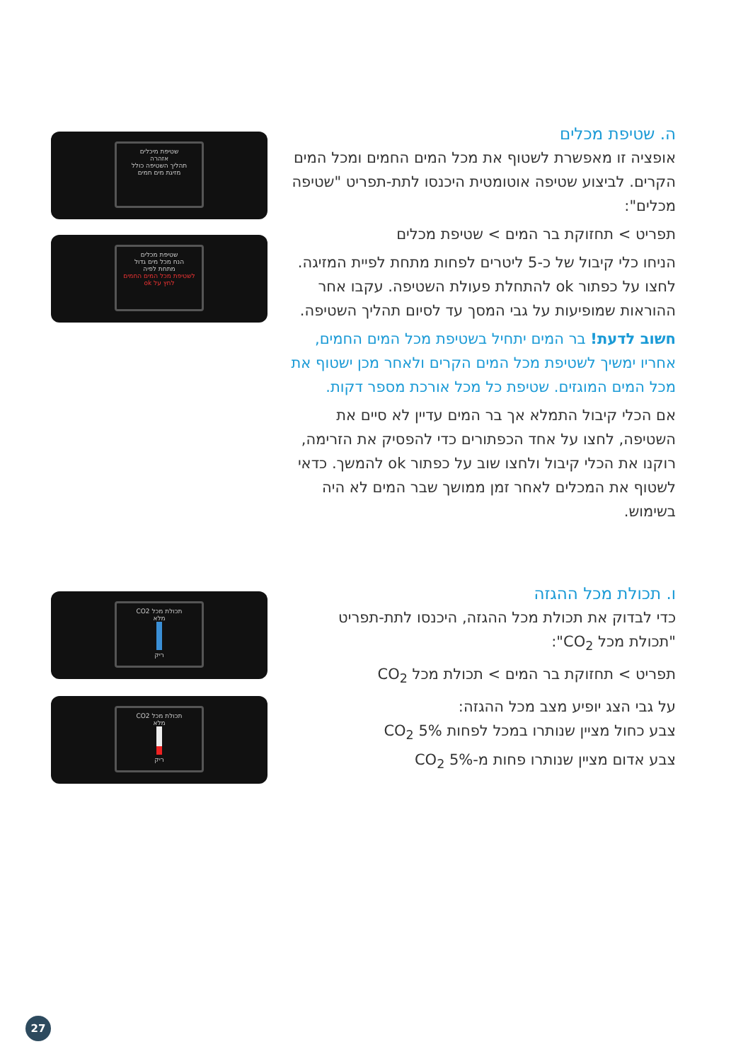ה. שטיפת מכלים
אופציה זו מאפשרת לשטוף את מכל המים החמים ומכל המים הקרים. לביצוע שטיפה אוטומטית היכנסו לתת-תפריט "שטיפה מכלים":
תפריט > תחזוקת בר המים > שטיפת מכלים
הניחו כלי קיבול של כ-5 ליטרים לפחות מתחת לפיית המזיגה. לחצו על כפתור ok להתחלת פעולת השטיפה. עקבו אחר ההוראות שמופיעות על גבי המסך עד לסיום תהליך השטיפה.
חשוב לדעת! בר המים יתחיל בשטיפת מכל המים החמים, אחריו ימשיך לשטיפת מכל המים הקרים ולאחר מכן ישטוף את מכל המים המוגזים. שטיפת כל מכל אורכת מספר דקות.
אם הכלי קיבול התמלא אך בר המים עדיין לא סיים את השטיפה, לחצו על אחד הכפתורים כדי להפסיק את הזרימה, רוקנו את הכלי קיבול ולחצו שוב על כפתור ok להמשך. כדאי לשטוף את המכלים לאחר זמן ממושך שבר המים לא היה בשימוש.
ו. תכולת מכל ההגזה
כדי לבדוק את תכולת מכל ההגזה, היכנסו לתת-תפריט "תכולת מכל CO<sub>2</sub>":
תפריט > תחזוקת בר המים > תכולת מכל CO<sub>2</sub>
על גבי הצג יופיע מצב מכל ההגזה:
צבע כחול מציין שנותרו במכל לפחות 5% CO<sub>2</sub>
צבע אדום מציין שנותרו פחות מ-5% CO<sub>2</sub>
שטיפת מיכלים
אזהרה
תהליך השטיפה כולל
מזיגת מים חמים
שטיפת מכלים
הנח מכל מים גדול
מתחת לפיה
לשטיפת מכל המים החמים
לחץ על ok
תכולת מכל CO2
מלא
ריק
תכולת מכל CO2
מלא
ריק
27